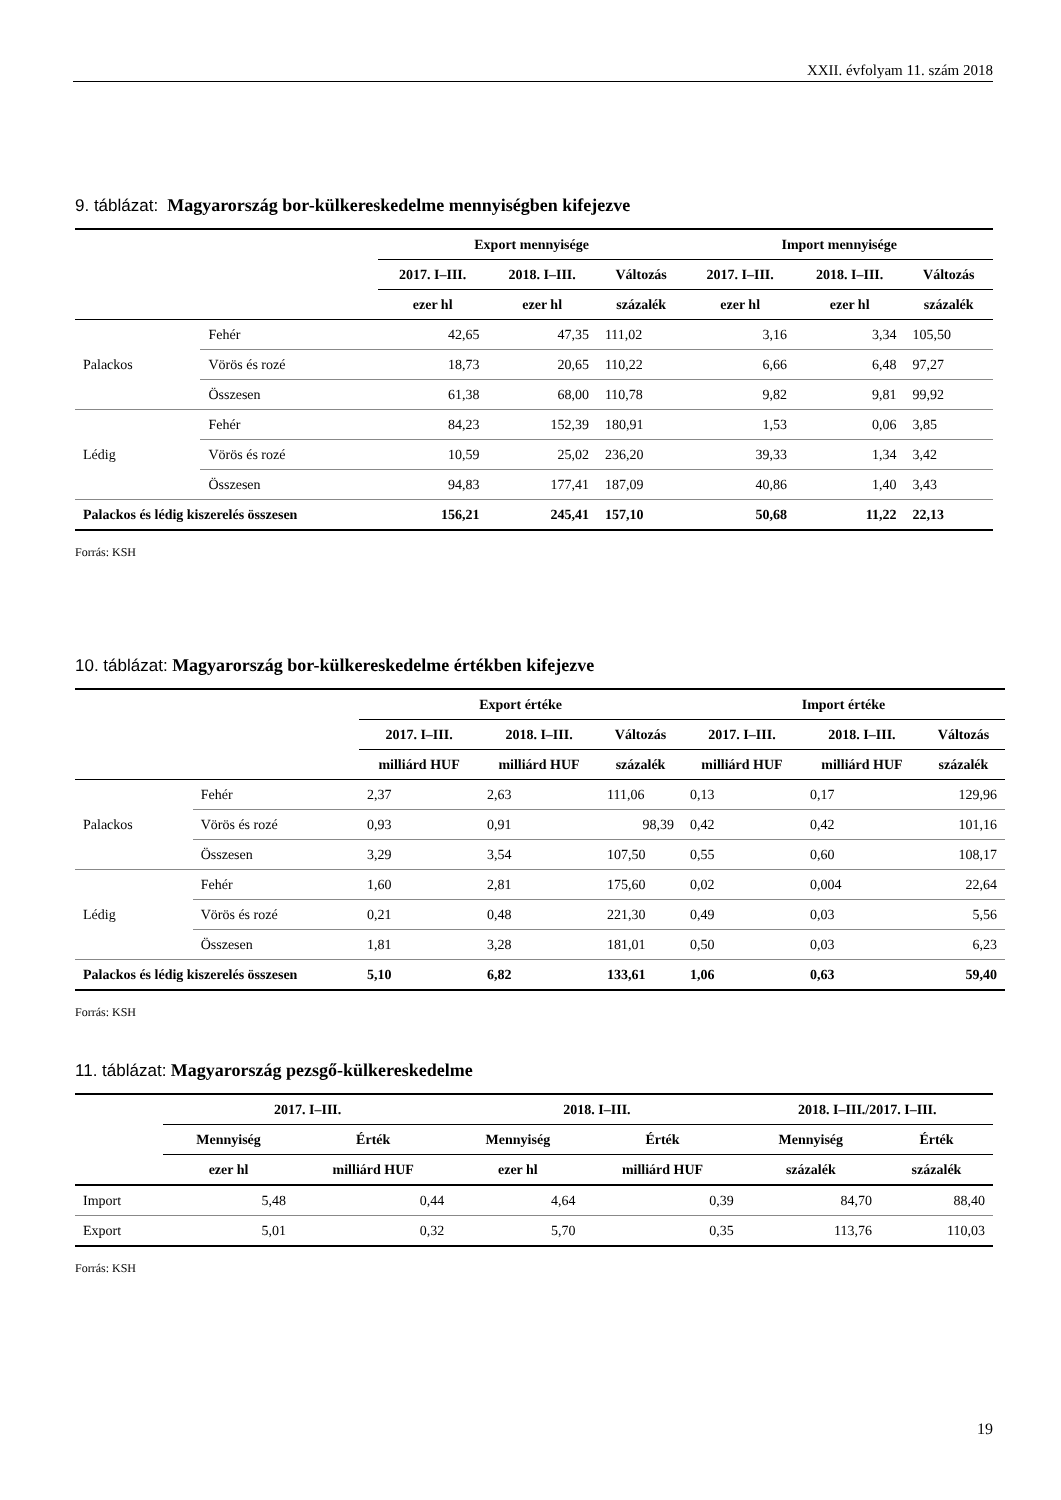XXII. évfolyam 11. szám 2018
9. táblázat: Magyarország bor-külkereskedelme mennyiségben kifejezve
| | | Export mennyisége | | | Import mennyisége | | |
| --- | --- | --- | --- | --- | --- | --- | --- |
| | | 2017. I–III. | 2018. I–III. | Változás | 2017. I–III. | 2018. I–III. | Változás |
| | | ezer hl | ezer hl | százalék | ezer hl | ezer hl | százalék |
| Palackos | Fehér | 42,65 | 47,35 | 111,02 | 3,16 | 3,34 | 105,50 |
| | Vörös és rozé | 18,73 | 20,65 | 110,22 | 6,66 | 6,48 | 97,27 |
| | Összesen | 61,38 | 68,00 | 110,78 | 9,82 | 9,81 | 99,92 |
| Lédig | Fehér | 84,23 | 152,39 | 180,91 | 1,53 | 0,06 | 3,85 |
| | Vörös és rozé | 10,59 | 25,02 | 236,20 | 39,33 | 1,34 | 3,42 |
| | Összesen | 94,83 | 177,41 | 187,09 | 40,86 | 1,40 | 3,43 |
| Palackos és lédig kiszerelés összesen | | 156,21 | 245,41 | 157,10 | 50,68 | 11,22 | 22,13 |
Forrás: KSH
10. táblázat: Magyarország bor-külkereskedelme értékben kifejezve
| | | Export értéke | | | Import értéke | | |
| --- | --- | --- | --- | --- | --- | --- | --- |
| | | 2017. I–III. | 2018. I–III. | Változás | 2017. I–III. | 2018. I–III. | Változás |
| | | milliárd HUF | milliárd HUF | százalék | milliárd HUF | milliárd HUF | százalék |
| Palackos | Fehér | 2,37 | 2,63 | 111,06 | 0,13 | 0,17 | 129,96 |
| | Vörös és rozé | 0,93 | 0,91 | 98,39 | 0,42 | 0,42 | 101,16 |
| | Összesen | 3,29 | 3,54 | 107,50 | 0,55 | 0,60 | 108,17 |
| Lédig | Fehér | 1,60 | 2,81 | 175,60 | 0,02 | 0,004 | 22,64 |
| | Vörös és rozé | 0,21 | 0,48 | 221,30 | 0,49 | 0,03 | 5,56 |
| | Összesen | 1,81 | 3,28 | 181,01 | 0,50 | 0,03 | 6,23 |
| Palackos és lédig kiszerelés összesen | | 5,10 | 6,82 | 133,61 | 1,06 | 0,63 | 59,40 |
Forrás: KSH
11. táblázat: Magyarország pezsgő-külkereskedelme
| | 2017. I–III. | | 2018. I–III. | | 2018. I–III./2017. I–III. | |
| --- | --- | --- | --- | --- | --- | --- |
| | Mennyiség | Érték | Mennyiség | Érték | Mennyiség | Érték |
| | ezer hl | milliárd HUF | ezer hl | milliárd HUF | százalék | százalék |
| Import | 5,48 | 0,44 | 4,64 | 0,39 | 84,70 | 88,40 |
| Export | 5,01 | 0,32 | 5,70 | 0,35 | 113,76 | 110,03 |
Forrás: KSH
19